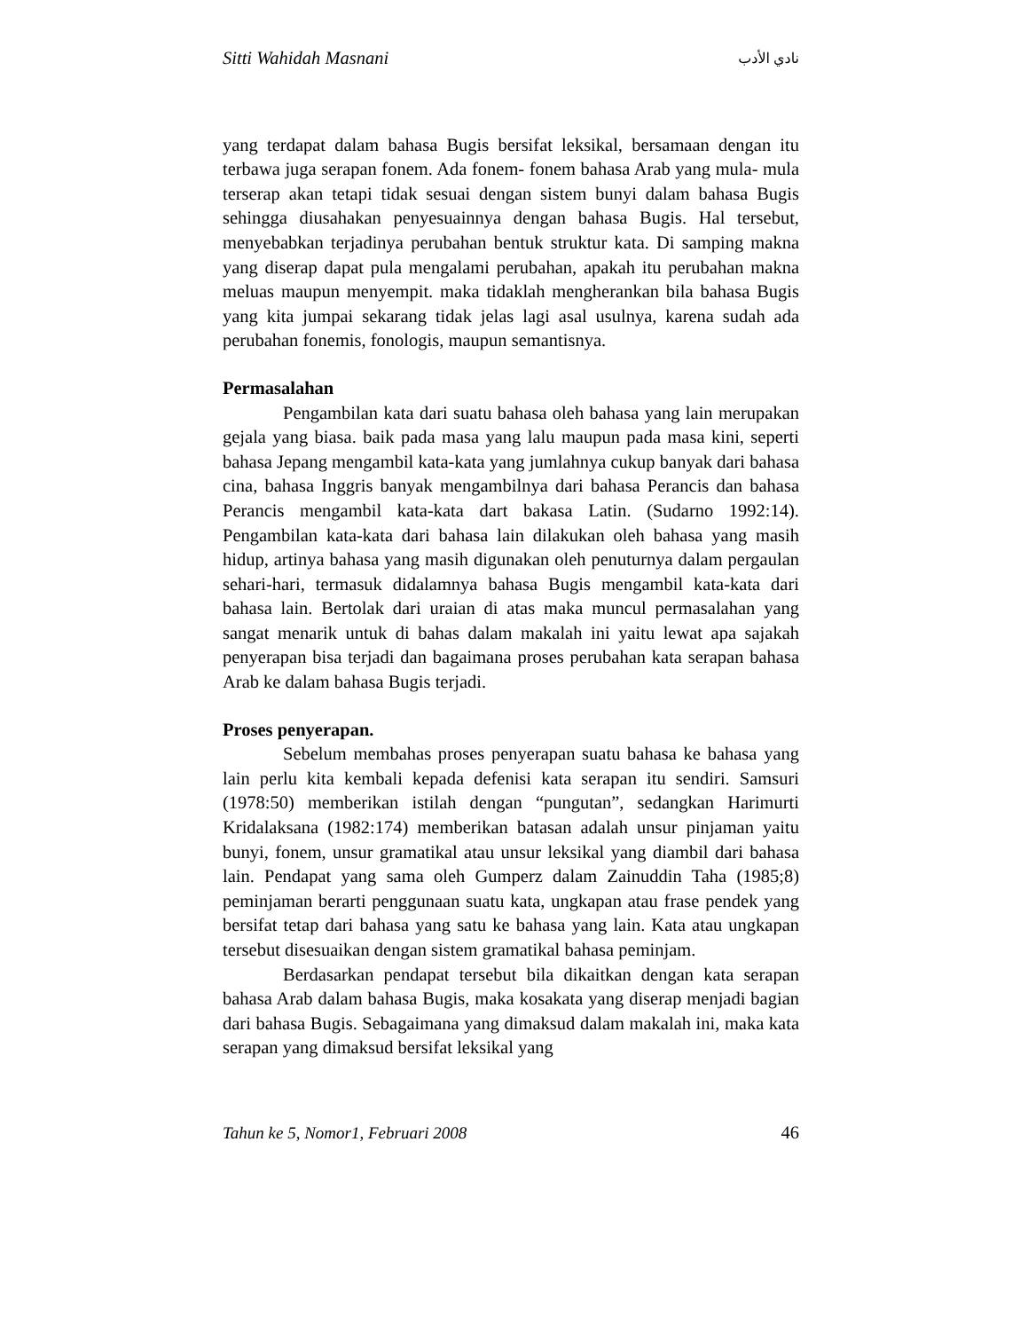Sitti Wahidah Masnani نادي الأدب
yang terdapat dalam bahasa Bugis bersifat leksikal, bersamaan dengan itu terbawa juga serapan fonem. Ada fonem- fonem bahasa Arab yang mula- mula terserap akan tetapi tidak sesuai dengan sistem bunyi dalam bahasa Bugis sehingga diusahakan penyesuainnya dengan bahasa Bugis. Hal tersebut, menyebabkan terjadinya perubahan bentuk struktur kata. Di samping makna yang diserap dapat pula mengalami perubahan, apakah itu perubahan makna meluas maupun menyempit. maka tidaklah mengherankan bila bahasa Bugis yang kita jumpai sekarang tidak jelas lagi asal usulnya, karena sudah ada perubahan fonemis, fonologis, maupun semantisnya.
Permasalahan
Pengambilan kata dari suatu bahasa oleh bahasa yang lain merupakan gejala yang biasa. baik pada masa yang lalu maupun pada masa kini, seperti bahasa Jepang mengambil kata-kata yang jumlahnya cukup banyak dari bahasa cina, bahasa Inggris banyak mengambilnya dari bahasa Perancis dan bahasa Perancis mengambil kata-kata dart bakasa Latin. (Sudarno 1992:14). Pengambilan kata-kata dari bahasa lain dilakukan oleh bahasa yang masih hidup, artinya bahasa yang masih digunakan oleh penuturnya dalam pergaulan sehari-hari, termasuk didalamnya bahasa Bugis mengambil kata-kata dari bahasa lain. Bertolak dari uraian di atas maka muncul permasalahan yang sangat menarik untuk di bahas dalam makalah ini yaitu lewat apa sajakah penyerapan bisa terjadi dan bagaimana proses perubahan kata serapan bahasa Arab ke dalam bahasa Bugis terjadi.
Proses penyerapan.
Sebelum membahas proses penyerapan suatu bahasa ke bahasa yang lain perlu kita kembali kepada defenisi kata serapan itu sendiri. Samsuri (1978:50) memberikan istilah dengan “pungutan”, sedangkan Harimurti Kridalaksana (1982:174) memberikan batasan adalah unsur pinjaman yaitu bunyi, fonem, unsur gramatikal atau unsur leksikal yang diambil dari bahasa lain. Pendapat yang sama oleh Gumperz dalam Zainuddin Taha (1985;8) peminjaman berarti penggunaan suatu kata, ungkapan atau frase pendek yang bersifat tetap dari bahasa yang satu ke bahasa yang lain. Kata atau ungkapan tersebut disesuaikan dengan sistem gramatikal bahasa peminjam.
Berdasarkan pendapat tersebut bila dikaitkan dengan kata serapan bahasa Arab dalam bahasa Bugis, maka kosakata yang diserap menjadi bagian dari bahasa Bugis. Sebagaimana yang dimaksud dalam makalah ini, maka kata serapan yang dimaksud bersifat leksikal yang
Tahun ke 5, Nomor1, Februari 2008 46